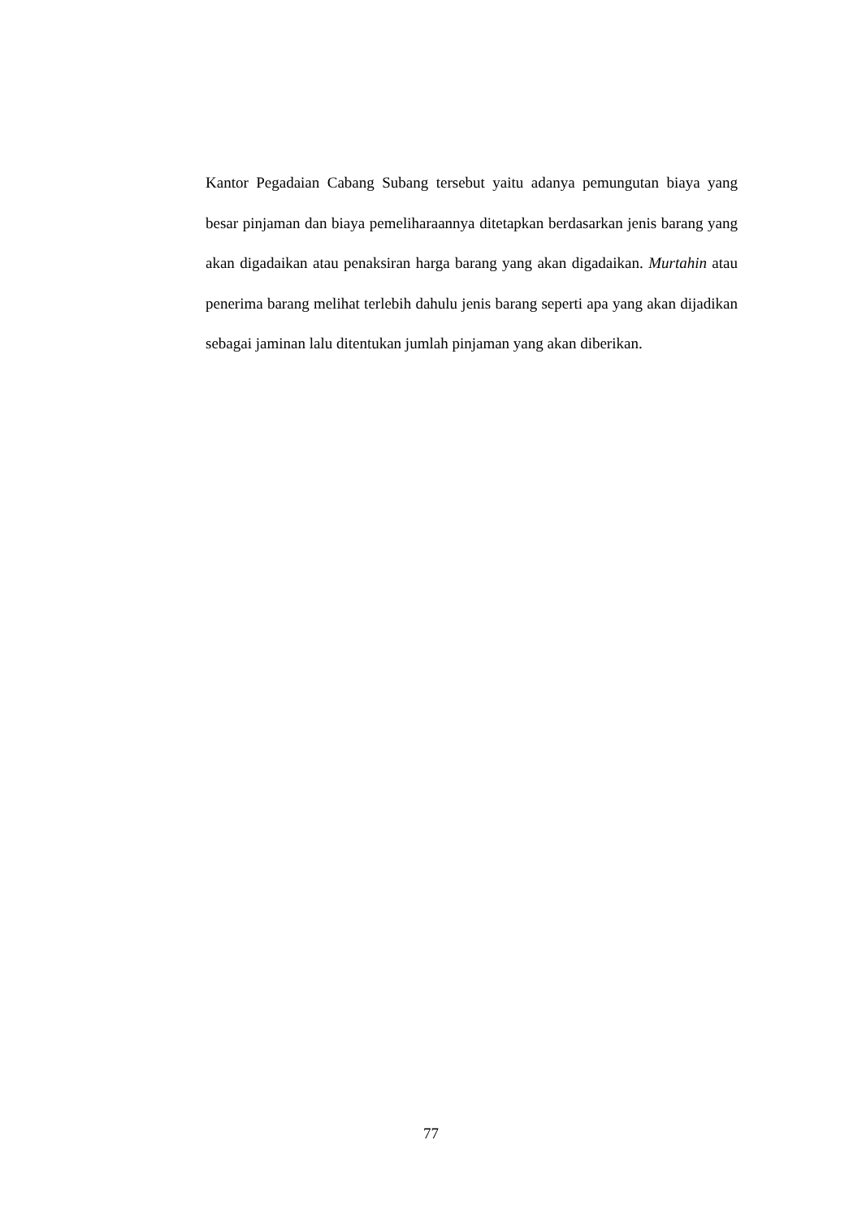Kantor Pegadaian Cabang Subang tersebut yaitu adanya pemungutan biaya yang besar pinjaman dan biaya pemeliharaannya ditetapkan berdasarkan jenis barang yang akan digadaikan atau penaksiran harga barang yang akan digadaikan. Murtahin atau penerima barang melihat terlebih dahulu jenis barang seperti apa yang akan dijadikan sebagai jaminan lalu ditentukan jumlah pinjaman yang akan diberikan.
77